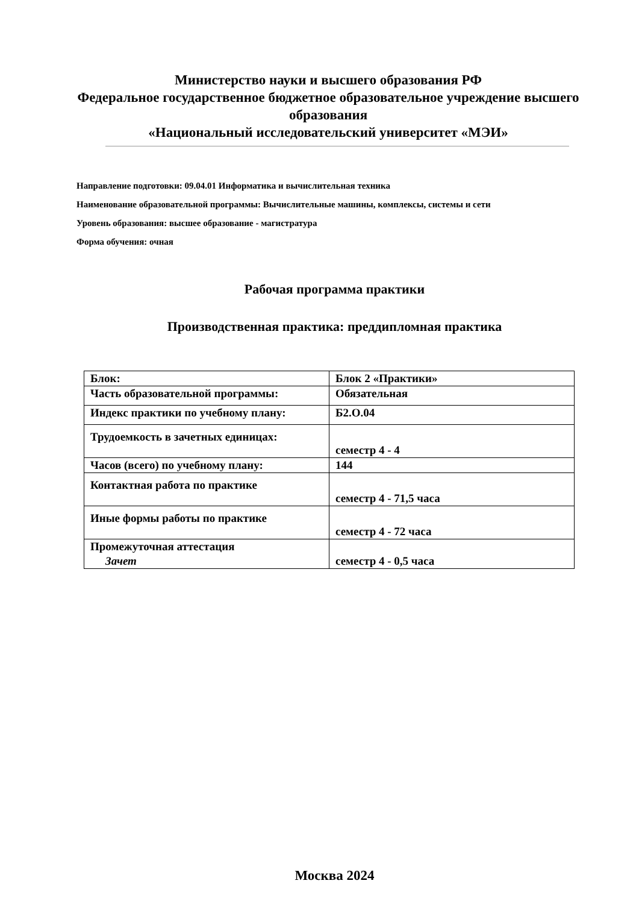Министерство науки и высшего образования РФ
Федеральное государственное бюджетное образовательное учреждение высшего образования
«Национальный исследовательский университет «МЭИ»
Направление подготовки: 09.04.01 Информатика и вычислительная техника
Наименование образовательной программы: Вычислительные машины, комплексы, системы и сети
Уровень образования: высшее образование - магистратура
Форма обучения: очная
Рабочая программа практики
Производственная практика: преддипломная практика
| Блок: | Блок 2 «Практики» |
| Часть образовательной программы: | Обязательная |
| Индекс практики по учебному плану: | Б2.О.04 |
| Трудоемкость в зачетных единицах: | семестр 4 - 4 |
| Часов (всего) по учебному плану: | 144 |
| Контактная работа по практике | семестр 4 - 71,5 часа |
| Иные формы работы по практике | семестр 4 - 72 часа |
| Промежуточная аттестация Зачет | семестр 4 - 0,5 часа |
Москва 2024